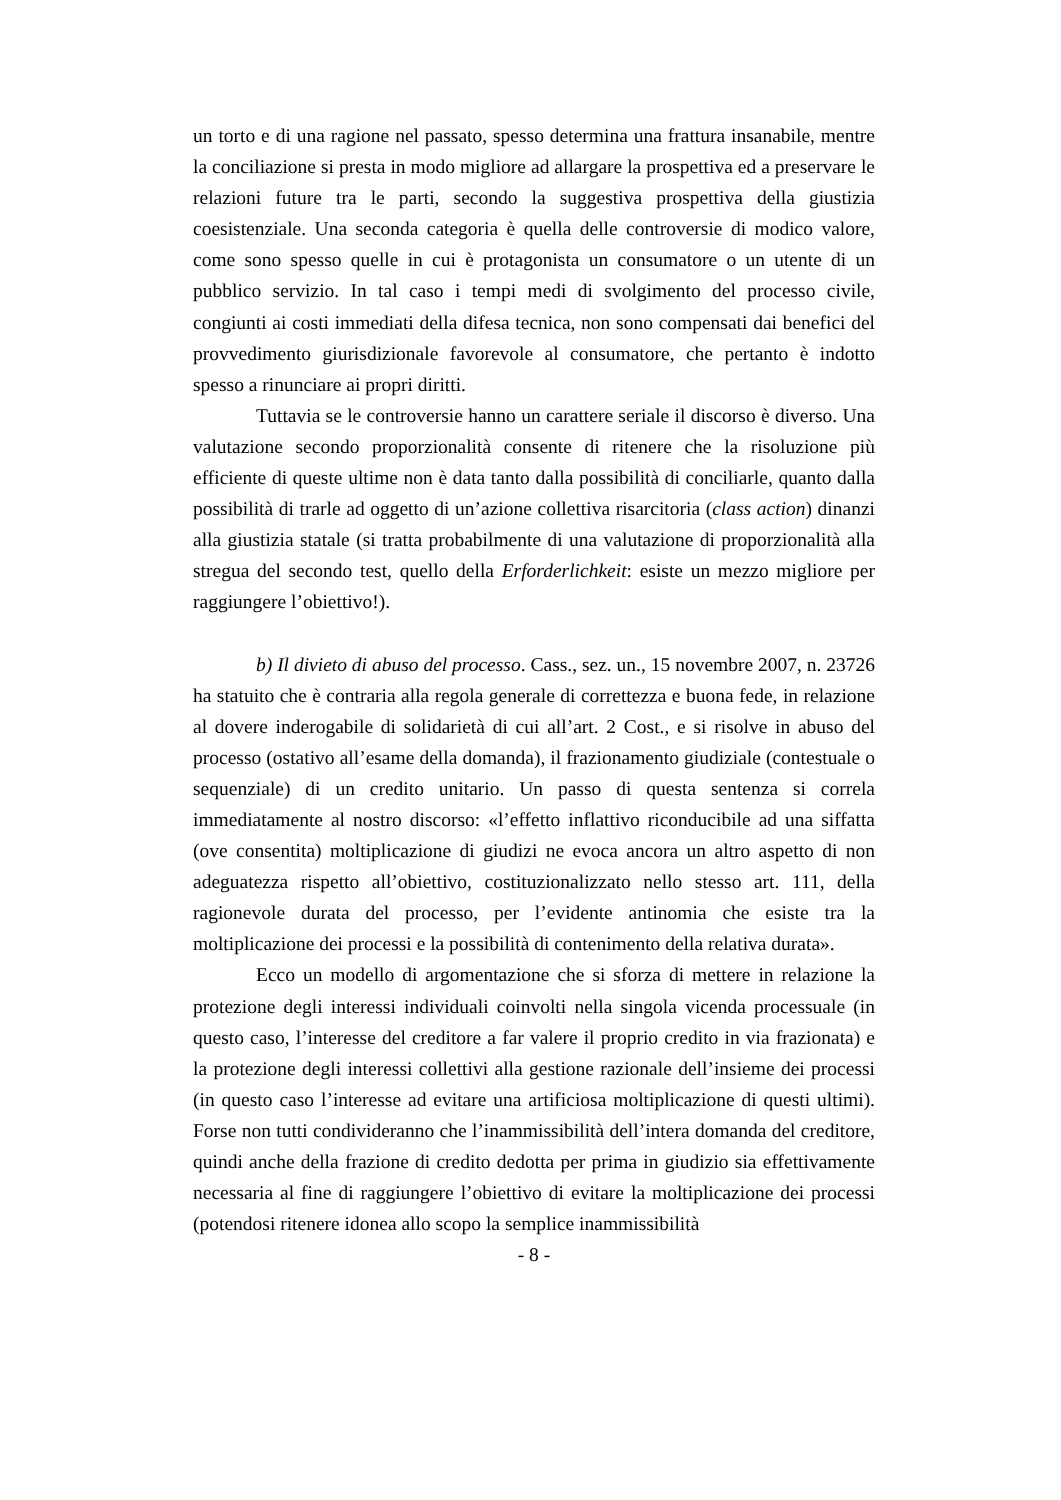un torto e di una ragione nel passato, spesso determina una frattura insanabile, mentre la conciliazione si presta in modo migliore ad allargare la prospettiva ed a preservare le relazioni future tra le parti, secondo la suggestiva prospettiva della giustizia coesistenziale. Una seconda categoria è quella delle controversie di modico valore, come sono spesso quelle in cui è protagonista un consumatore o un utente di un pubblico servizio. In tal caso i tempi medi di svolgimento del processo civile, congiunti ai costi immediati della difesa tecnica, non sono compensati dai benefici del provvedimento giurisdizionale favorevole al consumatore, che pertanto è indotto spesso a rinunciare ai propri diritti.
Tuttavia se le controversie hanno un carattere seriale il discorso è diverso. Una valutazione secondo proporzionalità consente di ritenere che la risoluzione più efficiente di queste ultime non è data tanto dalla possibilità di conciliarle, quanto dalla possibilità di trarle ad oggetto di un’azione collettiva risarcitoria (class action) dinanzi alla giustizia statale (si tratta probabilmente di una valutazione di proporzionalità alla stregua del secondo test, quello della Erforderlichkeit: esiste un mezzo migliore per raggiungere l’obiettivo!).
b) Il divieto di abuso del processo. Cass., sez. un., 15 novembre 2007, n. 23726 ha statuito che è contraria alla regola generale di correttezza e buona fede, in relazione al dovere inderogabile di solidarietà di cui all’art. 2 Cost., e si risolve in abuso del processo (ostativo all’esame della domanda), il frazionamento giudiziale (contestuale o sequenziale) di un credito unitario. Un passo di questa sentenza si correla immediatamente al nostro discorso: «l’effetto inflattivo riconducibile ad una siffatta (ove consentita) moltiplicazione di giudizi ne evoca ancora un altro aspetto di non adeguatezza rispetto all’obiettivo, costituzionalizzato nello stesso art. 111, della ragionevole durata del processo, per l’evidente antinomia che esiste tra la moltiplicazione dei processi e la possibilità di contenimento della relativa durata».
Ecco un modello di argomentazione che si sforza di mettere in relazione la protezione degli interessi individuali coinvolti nella singola vicenda processuale (in questo caso, l’interesse del creditore a far valere il proprio credito in via frazionata) e la protezione degli interessi collettivi alla gestione razionale dell’insieme dei processi (in questo caso l’interesse ad evitare una artificiosa moltiplicazione di questi ultimi). Forse non tutti condivideranno che l’inammissibilità dell’intera domanda del creditore, quindi anche della frazione di credito dedotta per prima in giudizio sia effettivamente necessaria al fine di raggiungere l’obiettivo di evitare la moltiplicazione dei processi (potendosi ritenere idonea allo scopo la semplice inammissibilità
- 8 -